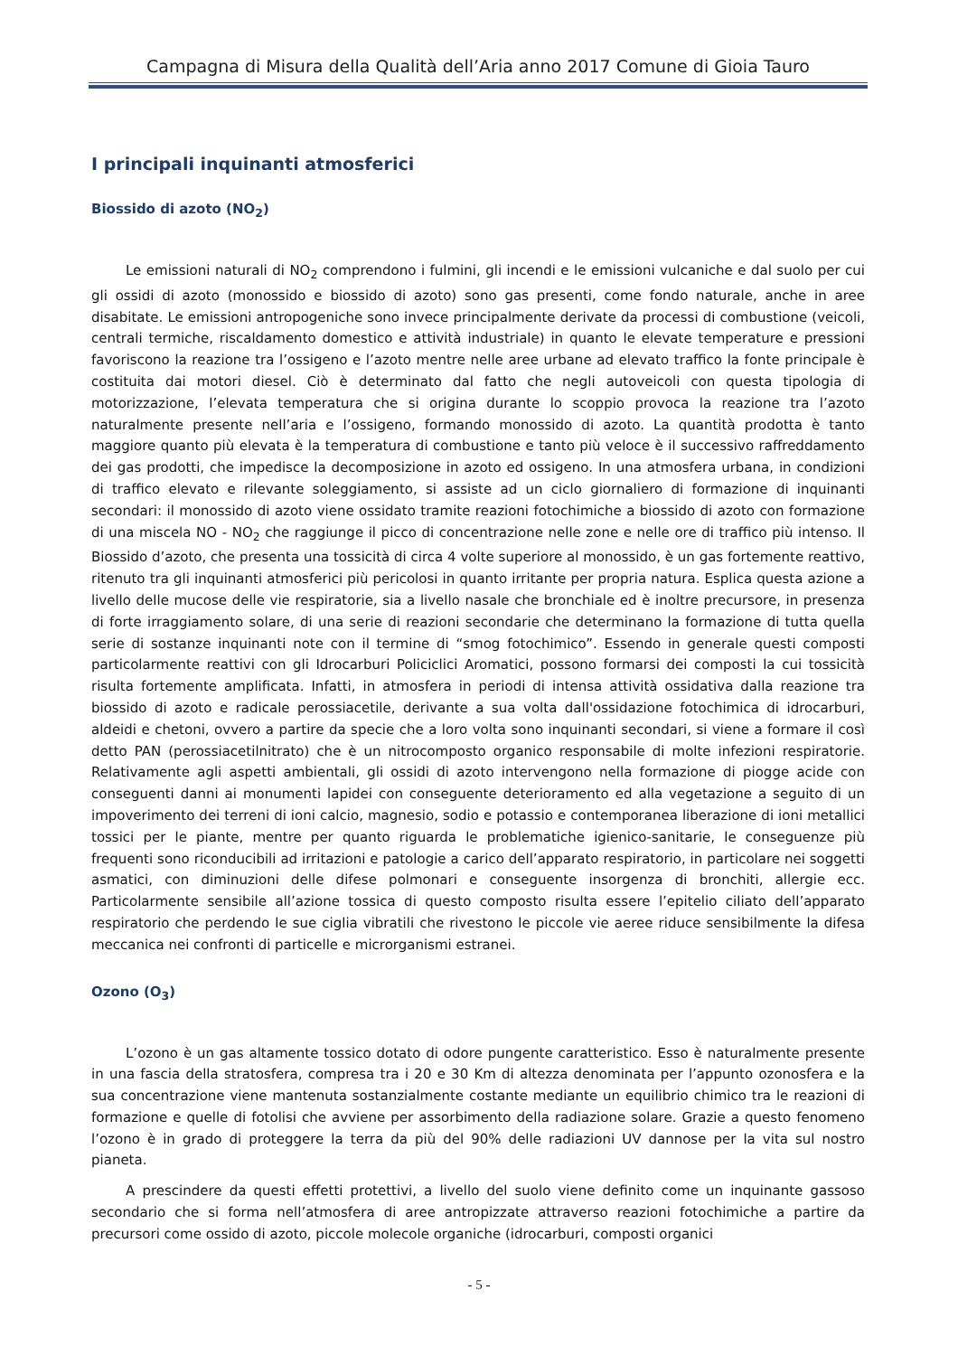Campagna di Misura della Qualità dell’Aria anno 2017 Comune di Gioia Tauro
I principali inquinanti atmosferici
Biossido di azoto (NO<sub>2</sub>)
Le emissioni naturali di NO<sub>2</sub> comprendono i fulmini, gli incendi e le emissioni vulcaniche e dal suolo per cui gli ossidi di azoto (monossido e biossido di azoto) sono gas presenti, come fondo naturale, anche in aree disabitate. Le emissioni antropogeniche sono invece principalmente derivate da processi di combustione (veicoli, centrali termiche, riscaldamento domestico e attività industriale) in quanto le elevate temperature e pressioni favoriscono la reazione tra l’ossigeno e l’azoto mentre nelle aree urbane ad elevato traffico la fonte principale è costituita dai motori diesel. Ciò è determinato dal fatto che negli autoveicoli con questa tipologia di motorizzazione, l’elevata temperatura che si origina durante lo scoppio provoca la reazione tra l’azoto naturalmente presente nell’aria e l’ossigeno, formando monossido di azoto. La quantità prodotta è tanto maggiore quanto più elevata è la temperatura di combustione e tanto più veloce è il successivo raffreddamento dei gas prodotti, che impedisce la decomposizione in azoto ed ossigeno. In una atmosfera urbana, in condizioni di traffico elevato e rilevante soleggiamento, si assiste ad un ciclo giornaliero di formazione di inquinanti secondari: il monossido di azoto viene ossidato tramite reazioni fotochimiche a biossido di azoto con formazione di una miscela NO - NO<sub>2</sub> che raggiunge il picco di concentrazione nelle zone e nelle ore di traffico più intenso. Il Biossido d’azoto, che presenta una tossicità di circa 4 volte superiore al monossido, è un gas fortemente reattivo, ritenuto tra gli inquinanti atmosferici più pericolosi in quanto irritante per propria natura. Esplica questa azione a livello delle mucose delle vie respiratorie, sia a livello nasale che bronchiale ed è inoltre precursore, in presenza di forte irraggiamento solare, di una serie di reazioni secondarie che determinano la formazione di tutta quella serie di sostanze inquinanti note con il termine di “smog fotochimico”. Essendo in generale questi composti particolarmente reattivi con gli Idrocarburi Policiclici Aromatici, possono formarsi dei composti la cui tossicità risulta fortemente amplificata. Infatti, in atmosfera in periodi di intensa attività ossidativa dalla reazione tra biossido di azoto e radicale perossiacetile, derivante a sua volta dall'ossidazione fotochimica di idrocarburi, aldeidi e chetoni, ovvero a partire da specie che a loro volta sono inquinanti secondari, si viene a formare il così detto PAN (perossiacetilnitrato) che è un nitrocomposto organico responsabile di molte infezioni respiratorie. Relativamente agli aspetti ambientali, gli ossidi di azoto intervengono nella formazione di piogge acide con conseguenti danni ai monumenti lapidei con conseguente deterioramento ed alla vegetazione a seguito di un impoverimento dei terreni di ioni calcio, magnesio, sodio e potassio e contemporanea liberazione di ioni metallici tossici per le piante, mentre per quanto riguarda le problematiche igienico-sanitarie, le conseguenze più frequenti sono riconducibili ad irritazioni e patologie a carico dell’apparato respiratorio, in particolare nei soggetti asmatici, con diminuzioni delle difese polmonari e conseguente insorgenza di bronchiti, allergie ecc. Particolarmente sensibile all’azione tossica di questo composto risulta essere l’epitelio ciliato dell’apparato respiratorio che perdendo le sue ciglia vibratili che rivestono le piccole vie aeree riduce sensibilmente la difesa meccanica nei confronti di particelle e microrganismi estranei.
Ozono (O<sub>3</sub>)
L’ozono è un gas altamente tossico dotato di odore pungente caratteristico. Esso è naturalmente presente in una fascia della stratosfera, compresa tra i 20 e 30 Km di altezza denominata per l’appunto ozonosfera e la sua concentrazione viene mantenuta sostanzialmente costante mediante un equilibrio chimico tra le reazioni di formazione e quelle di fotolisi che avviene per assorbimento della radiazione solare. Grazie a questo fenomeno l’ozono è in grado di proteggere la terra da più del 90% delle radiazioni UV dannose per la vita sul nostro pianeta.
A prescindere da questi effetti protettivi, a livello del suolo viene definito come un inquinante gassoso secondario che si forma nell’atmosfera di aree antropizzate attraverso reazioni fotochimiche a partire da precursori come ossido di azoto, piccole molecole organiche (idrocarburi, composti organici
- 5 -